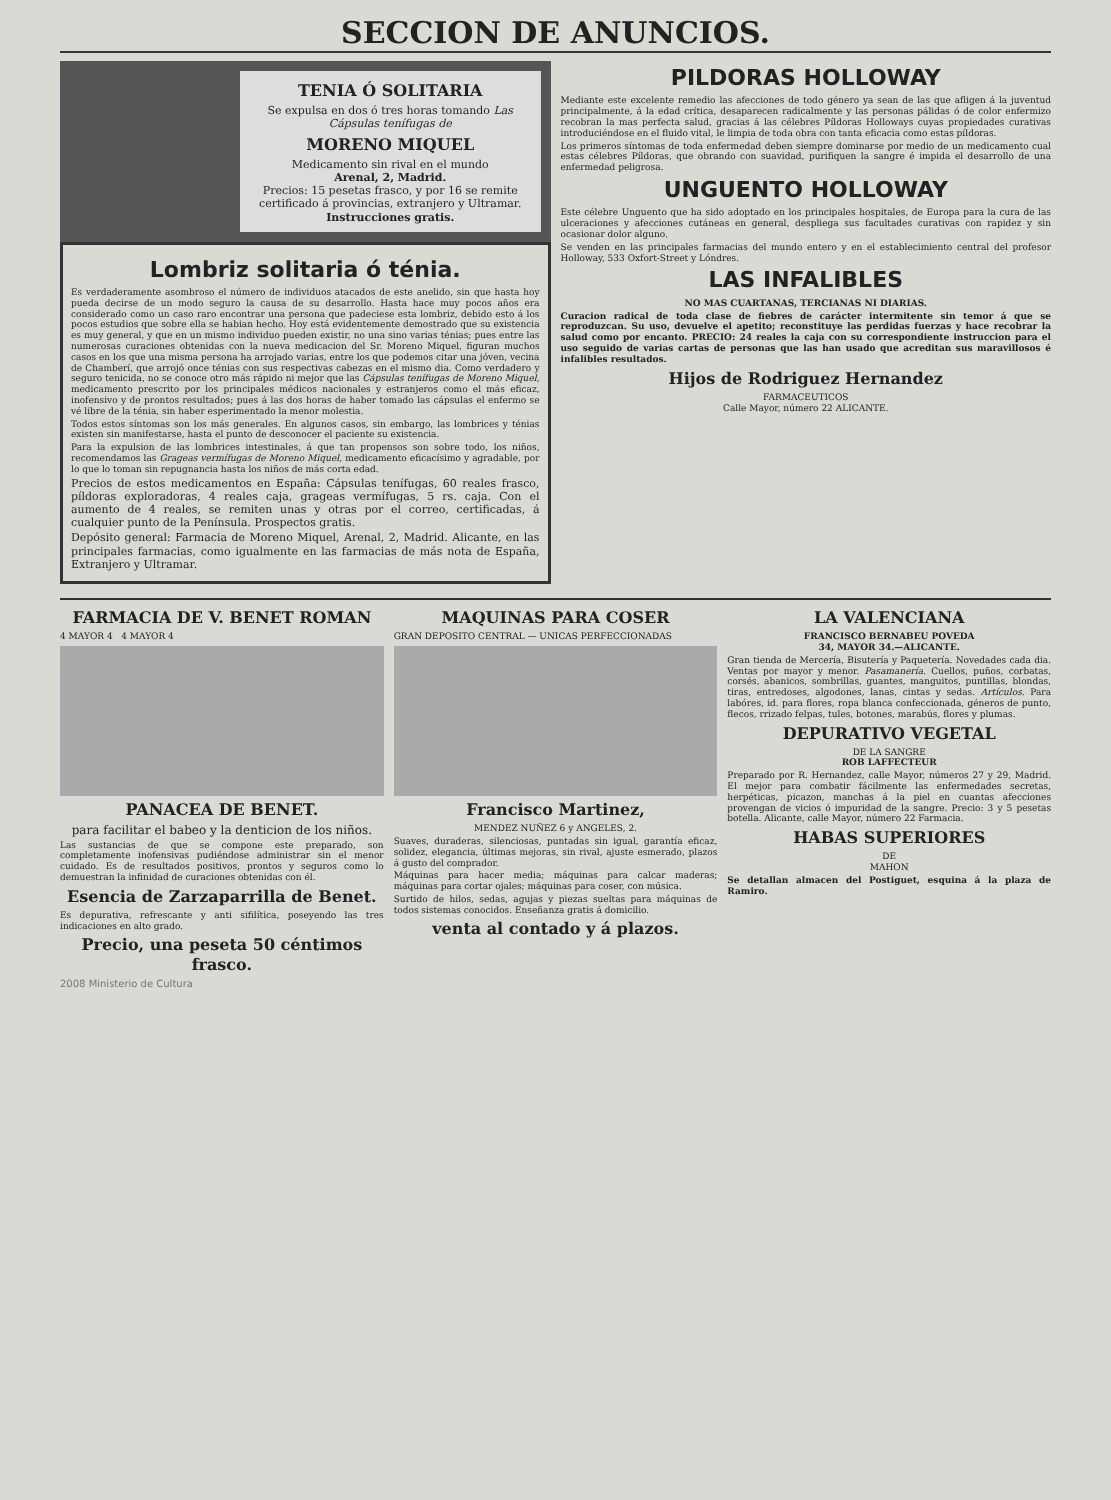SECCION DE ANUNCIOS.
TENIA Ó SOLITARIA
Se expulsa en dos ó tres horas tomando Las Cápsulas tenífugas de
MORENO MIQUEL
Medicamento sin rival en el mundo
Arenal, 2, Madrid.
Precios: 15 pesetas frasco, y por 16 se remite certificado á provincias, extranjero y Ultramar.
Instrucciones gratis.
Lombriz solitaria ó ténia.
Es verdaderamente asombroso el número de individuos atacados de este anelido, sin que hasta hoy pueda decirse de un modo seguro la causa de su desarrollo. Hasta hace muy pocos años era considerado como un caso raro encontrar una persona que padeciese esta lombriz, debido esto á los pocos estudios que sobre ella se habian hecho. Hoy está evidentemente demostrado que su existencia es muy general, y que en un mismo individuo pueden existir, no una sino varias ténias; pues entre las numerosas curaciones obtenidas con la nueva medicacion del Sr. Moreno Miquel, figuran muchos casos en los que una misma persona ha arrojado varias, entre los que podemos citar una jóven, vecina de Chamberí, que arrojó once ténias con sus respectivas cabezas en el mismo dia. Como verdadero y seguro tenicida, no se conoce otro más rápido ni mejor que las Cápsulas tenífugas de Moreno Miquel, medicamento prescrito por los principales médicos nacionales y estranjeros como el más eficaz, inofensivo y de prontos resultados; pues á las dos horas de haber tomado las cápsulas el enfermo se vé libre de la ténia, sin haber esperimentado la menor molestia.
Todos estos síntomas son los más generales. En algunos casos, sin embargo, las lombrices y ténias existen sin manifestarse, hasta el punto de desconocer el paciente su existencia.
Para la expulsion de las lombrices intestinales, á que tan propensos son sobre todo, los niños, recomendamos las Grageas vermífugas de Moreno Miquel, medicamento eficacísimo y agradable, por lo que lo toman sin repugnancia hasta los niños de más corta edad.
Precios de estos medicamentos en España: Cápsulas tenífugas, 60 reales frasco, píldoras exploradoras, 4 reales caja, grageas vermífugas, 5 rs. caja. Con el aumento de 4 reales, se remiten unas y otras por el correo, certificadas, á cualquier punto de la Península. Prospectos gratis.
Depósito general: Farmacia de Moreno Miquel, Arenal, 2, Madrid. Alicante, en las principales farmacias, como igualmente en las farmacias de más nota de España, Extranjero y Ultramar.
PILDORAS HOLLOWAY
Mediante este excelente remedio las afecciones de todo género ya sean de las que afligen á la juventud principalmente, á la edad crítica, desaparecen radicalmente y las personas pálidas ó de color enfermizo recobran la mas perfecta salud, gracias á las célebres Píldoras Holloways cuyas propiedades curativas introduciéndose en el fluido vital, le limpia de toda obra con tanta eficacia como estas píldoras.
Los primeros síntomas de toda enfermedad deben siempre dominarse por medio de un medicamento cual estas célebres Píldoras, que obrando con suavidad, purifiquen la sangre é impida el desarrollo de una enfermedad peligrosa.
UNGUENTO HOLLOWAY
Este célebre Unguento que ha sido adoptado en los principales hospitales, de Europa para la cura de las ulceraciones y afecciones cutáneas en general, despliega sus facultades curativas con rapidez y sin ocasionar dolor alguno.
Se venden en las principales farmacias del mundo entero y en el establecimiento central del profesor Holloway, 533 Oxfort-Street y Lóndres.
LAS INFALIBLES
NO MAS CUARTANAS, TERCIANAS NI DIARIAS.
Curacion radical de toda clase de fiebres de carácter intermitente sin temor á que se reproduzcan. Su uso, devuelve el apetito; reconstituye las perdidas fuerzas y hace recobrar la salud como por encanto. PRECIO: 24 reales la caja con su correspondiente instruccion para el uso seguido de varias cartas de personas que las han usado que acreditan sus maravillosos é infalibles resultados.
Hijos de Rodriguez Hernandez
FARMACEUTICOS
Calle Mayor, número 22 ALICANTE.
FARMACIA DE V. BENET ROMAN
4 MAYOR 4 4 MAYOR 4
PANACEA DE BENET.
para facilitar el babeo y la denticion de los niños.
Las sustancias de que se compone este preparado, son completamente inofensivas pudiéndose administrar sin el menor cuidado. Es de resultados positivos, prontos y seguros como lo demuestran la infinidad de curaciones obtenidas con él.
Esencia de Zarzaparrilla de Benet.
Es depurativa, refrescante y anti sifilítica, poseyendo las tres indicaciones en alto grado.
Precio, una peseta 50 céntimos frasco.
MAQUINAS PARA COSER
GRAN DEPOSITO CENTRAL — UNICAS PERFECCIONADAS
Francisco Martinez,
MENDEZ NUÑEZ 6 y ANGELES, 2.
Suaves, duraderas, silenciosas, puntadas sin igual, garantía eficaz, solidez, elegancia, últimas mejoras, sin rival, ajuste esmerado, plazos á gusto del comprador.
Máquinas para hacer media; máquinas para calcar maderas; máquinas para cortar ojales; máquinas para coser, con música.
Surtido de hilos, sedas, agujas y piezas sueltas para máquinas de todos sistemas conocidos. Enseñanza gratis á domicilio.
venta al contado y á plazos.
LA VALENCIANA
FRANCISCO BERNABEU POVEDA
34, MAYOR 34.—ALICANTE.
Gran tienda de Mercería, Bisutería y Paquetería. Novedades cada dia. Ventas por mayor y menor. Pasamanería. Cuellos, puños, corbatas, corsés, abanicos, sombrillas, guantes, manguitos, puntillas, blondas, tiras, entredoses, algodones, lanas, cintas y sedas. Artículos. Para labóres, id. para flores, ropa blanca confeccionada, géneros de punto, flecos, rrizado felpas, tules, botones, marabús, flores y plumas.
DEPURATIVO VEGETAL
DE LA SANGRE
ROB LAFFECTEUR
Preparado por R. Hernandez, calle Mayor, números 27 y 29, Madrid. El mejor para combatir fácilmente las enfermedades secretas, herpéticas, picazon, manchas á la piel en cuantas afecciones provengan de vicios ó impuridad de la sangre. Precio: 3 y 5 pesetas botella. Alicante, calle Mayor, número 22 Farmacia.
HABAS SUPERIORES
DE
MAHON
Se detallan almacen del Postiguet, esquina á la plaza de Ramiro.
2008 Ministerio de Cultura